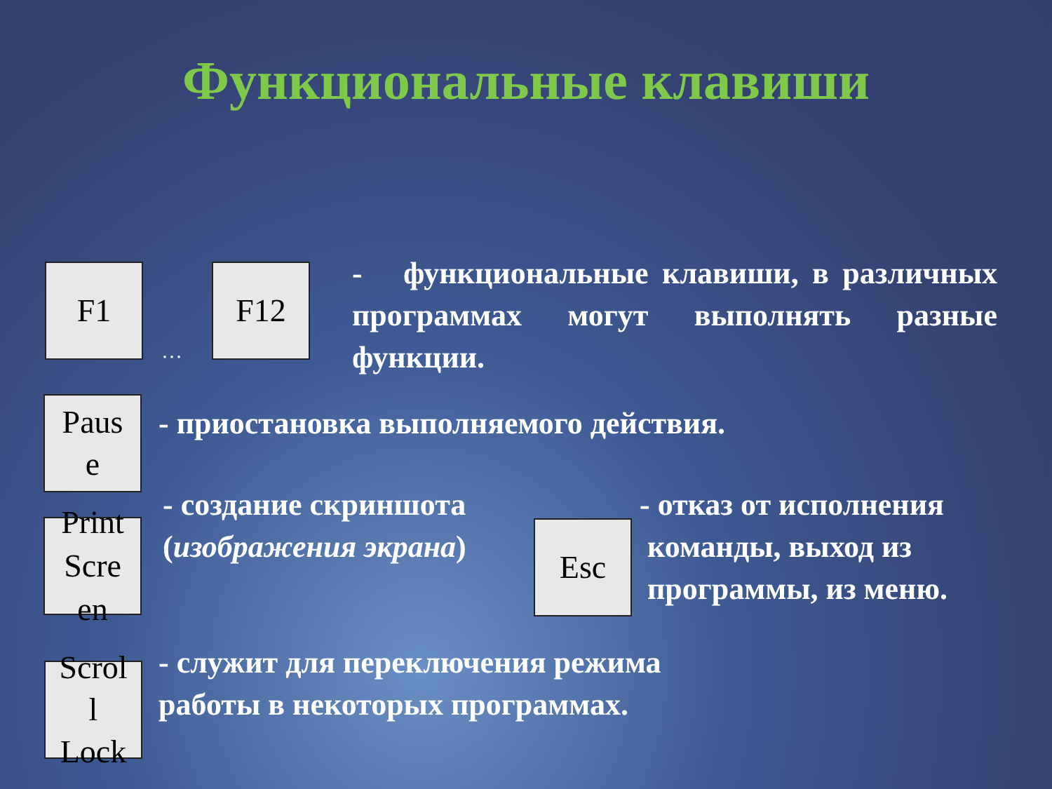Функциональные клавиши
F1
…
F12
- функциональные клавиши, в различных программах могут выполнять разные функции.
Paus
e
- приостановка выполняемого действия.
Print
Scre
en
- создание скриншота
(изображения экрана)
Esc
- отказ от исполнения
команды, выход из
программы, из меню.
Scrol
l
Lock
- служит для переключения режима
работы в некоторых программах.